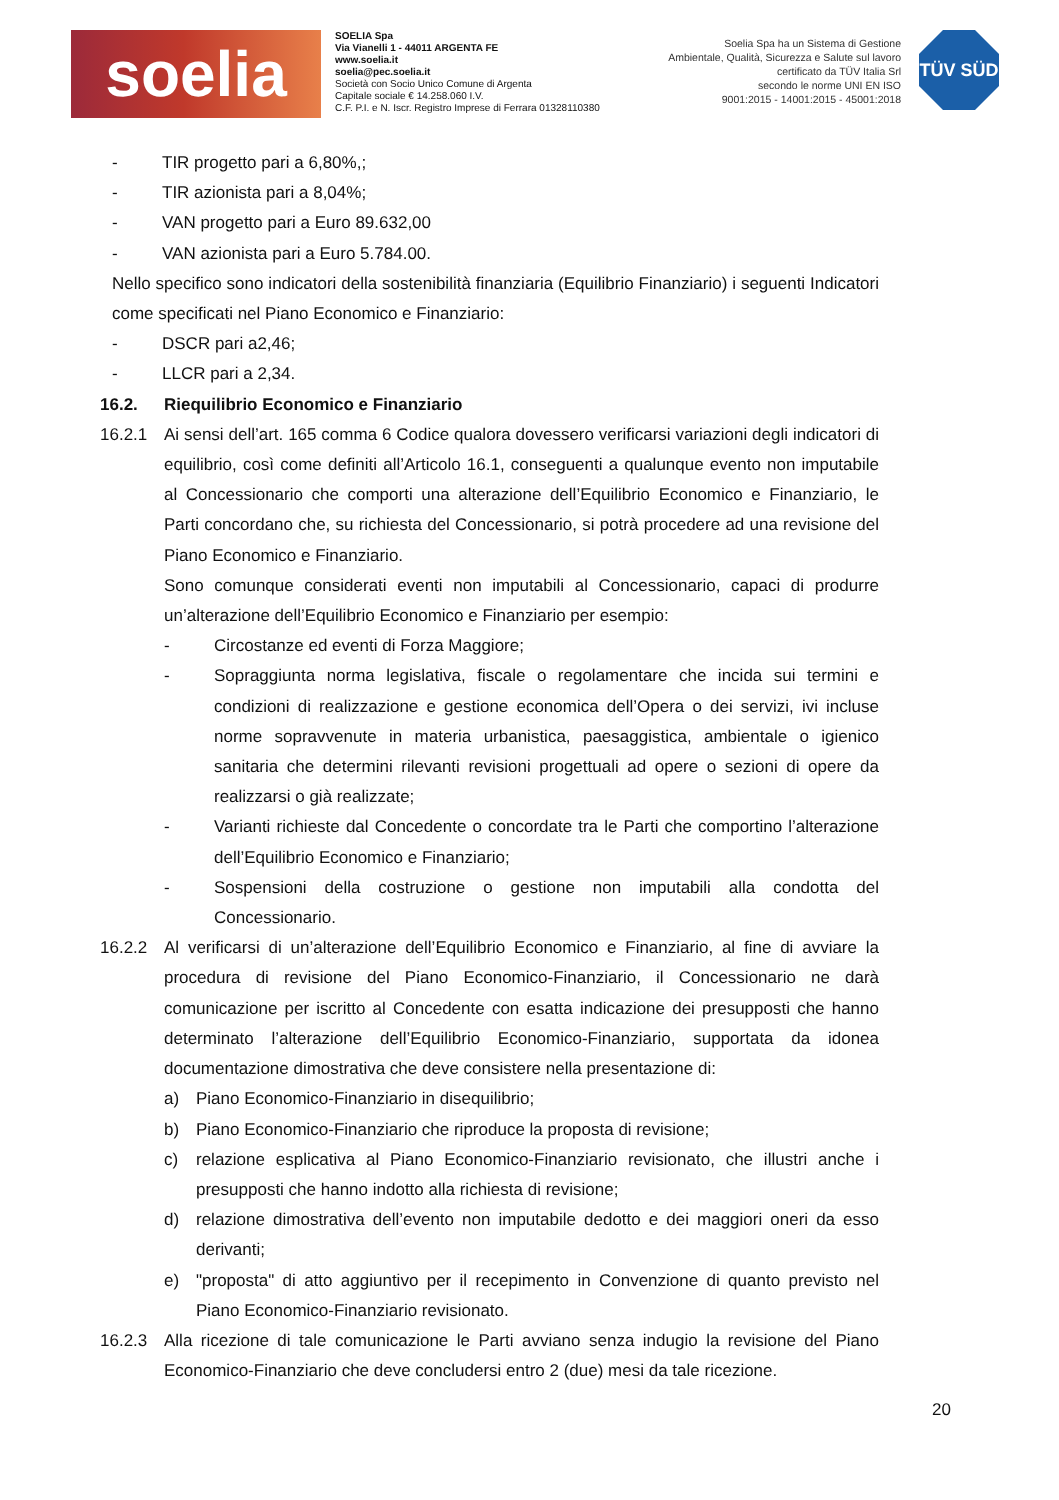soelia
SOELIA Spa
Via Vianelli 1 - 44011 ARGENTA FE
www.soelia.it
soelia@pec.soelia.it
Società con Socio Unico Comune di Argenta
Capitale sociale € 14.258.060 I.V.
C.F. P.I. e N. Iscr. Registro Imprese di Ferrara 01328110380
Soelia Spa ha un Sistema di Gestione
Ambientale, Qualità, Sicurezza e Salute sul lavoro
certificato da TÜV Italia Srl
secondo le norme UNI EN ISO
9001:2015 - 14001:2015 - 45001:2018
TÜV SÜD
- TIR progetto pari a 6,80%,;
- TIR azionista pari a 8,04%;
- VAN progetto pari a Euro 89.632,00
- VAN azionista pari a Euro 5.784.00.
Nello specifico sono indicatori della sostenibilità finanziaria (Equilibrio Finanziario) i seguenti Indicatori come specificati nel Piano Economico e Finanziario:
- DSCR pari a2,46;
- LLCR pari a 2,34.
16.2. Riequilibrio Economico e Finanziario
16.2.1 Ai sensi dell’art. 165 comma 6 Codice qualora dovessero verificarsi variazioni degli indicatori di equilibrio, così come definiti all’Articolo 16.1, conseguenti a qualunque evento non imputabile al Concessionario che comporti una alterazione dell’Equilibrio Economico e Finanziario, le Parti concordano che, su richiesta del Concessionario, si potrà procedere ad una revisione del Piano Economico e Finanziario.
Sono comunque considerati eventi non imputabili al Concessionario, capaci di produrre un’alterazione dell’Equilibrio Economico e Finanziario per esempio:
- Circostanze ed eventi di Forza Maggiore;
- Sopraggiunta norma legislativa, fiscale o regolamentare che incida sui termini e condizioni di realizzazione e gestione economica dell’Opera o dei servizi, ivi incluse norme sopravvenute in materia urbanistica, paesaggistica, ambientale o igienico sanitaria che determini rilevanti revisioni progettuali ad opere o sezioni di opere da realizzarsi o già realizzate;
- Varianti richieste dal Concedente o concordate tra le Parti che comportino l’alterazione dell’Equilibrio Economico e Finanziario;
- Sospensioni della costruzione o gestione non imputabili alla condotta del Concessionario.
16.2.2 Al verificarsi di un’alterazione dell’Equilibrio Economico e Finanziario, al fine di avviare la procedura di revisione del Piano Economico-Finanziario, il Concessionario ne darà comunicazione per iscritto al Concedente con esatta indicazione dei presupposti che hanno determinato l’alterazione dell’Equilibrio Economico-Finanziario, supportata da idonea documentazione dimostrativa che deve consistere nella presentazione di:
a) Piano Economico-Finanziario in disequilibrio;
b) Piano Economico-Finanziario che riproduce la proposta di revisione;
c) relazione esplicativa al Piano Economico-Finanziario revisionato, che illustri anche i presupposti che hanno indotto alla richiesta di revisione;
d) relazione dimostrativa dell’evento non imputabile dedotto e dei maggiori oneri da esso derivanti;
e) "proposta" di atto aggiuntivo per il recepimento in Convenzione di quanto previsto nel Piano Economico-Finanziario revisionato.
16.2.3 Alla ricezione di tale comunicazione le Parti avviano senza indugio la revisione del Piano Economico-Finanziario che deve concludersi entro 2 (due) mesi da tale ricezione.
20